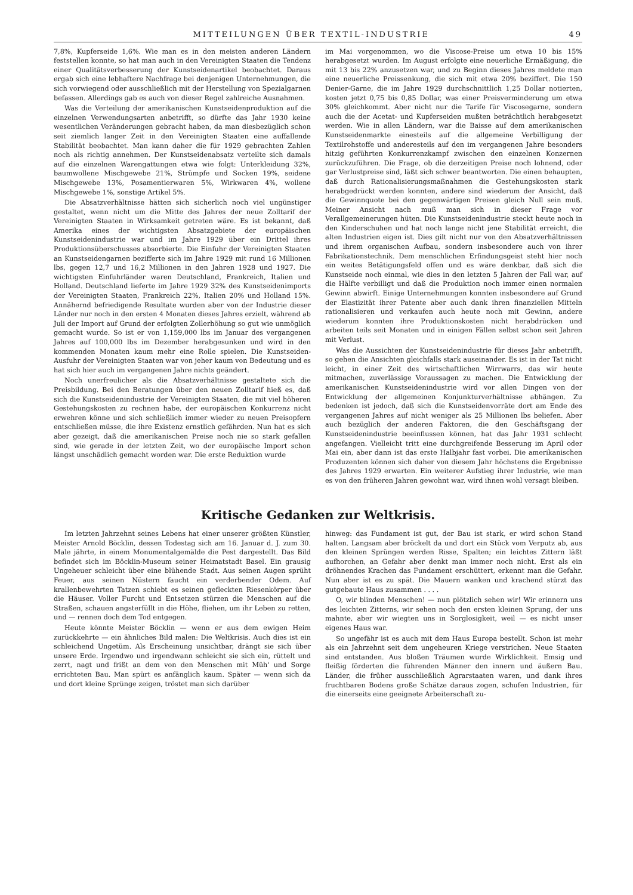MITTEILUNGEN ÜBER TEXTIL-INDUSTRIE 49
7,8%, Kupferseide 1,6%. Wie man es in den meisten anderen Ländern feststellen konnte, so hat man auch in den Vereinigten Staaten die Tendenz einer Qualitätsverbesserung der Kunstseidenartikel beobachtet. Daraus ergab sich eine lebhaftere Nachfrage bei denjenigen Unternehmungen, die sich vorwiegend oder ausschließlich mit der Herstellung von Spezialgarnen befassen. Allerdings gab es auch von dieser Regel zahlreiche Ausnahmen.
Was die Verteilung der amerikanischen Kunstseidenproduktion auf die einzelnen Verwendungsarten anbetrifft, so dürfte das Jahr 1930 keine wesentlichen Veränderungen gebracht haben, da man diesbezüglich schon seit ziemlich langer Zeit in den Vereinigten Staaten eine auffallende Stabilität beobachtet. Man kann daher die für 1929 gebrachten Zahlen noch als richtig annehmen. Der Kunstseidenabsatz verteilte sich damals auf die einzelnen Warengattungen etwa wie folgt: Unterkleidung 32%, baumwollene Mischgewebe 21%, Strümpfe und Socken 19%, seidene Mischgewebe 13%, Posamentierwaren 5%, Wirkwaren 4%, wollene Mischgewebe 1%, sonstige Artikel 5%.
Die Absatzverhältnisse hätten sich sicherlich noch viel ungünstiger gestaltet, wenn nicht um die Mitte des Jahres der neue Zolltarif der Vereinigten Staaten in Wirksamkeit getreten wäre. Es ist bekannt, daß Amerika eines der wichtigsten Absatzgebiete der europäischen Kunstseidenindustrie war und im Jahre 1929 über ein Drittel ihres Produktionsüberschusses absorbierte. Die Einfuhr der Vereinigten Staaten an Kunstseidengarnen bezifferte sich im Jahre 1929 mit rund 16 Millionen lbs, gegen 12,7 und 16,2 Millionen in den Jahren 1928 und 1927. Die wichtigsten Einfuhrländer waren Deutschland, Frankreich, Italien und Holland. Deutschland lieferte im Jahre 1929 32% des Kunstseidenimports der Vereinigten Staaten, Frankreich 22%, Italien 20% und Holland 15%. Annähernd befriedigende Resultate wurden aber von der Industrie dieser Länder nur noch in den ersten 4 Monaten dieses Jahres erzielt, während ab Juli der Import auf Grund der erfolgten Zollerhöhung so gut wie unmöglich gemacht wurde. So ist er von 1,159,000 lbs im Januar des vergangenen Jahres auf 100,000 lbs im Dezember herabgesunken und wird in den kommenden Monaten kaum mehr eine Rolle spielen. Die Kunstseiden-Ausfuhr der Vereinigten Staaten war von jeher kaum von Bedeutung und es hat sich hier auch im vergangenen Jahre nichts geändert.
Noch unerfreulicher als die Absatzverhältnisse gestaltete sich die Preisbildung. Bei den Beratungen über den neuen Zolltarif hieß es, daß sich die Kunstseidenindustrie der Vereinigten Staaten, die mit viel höheren Gestehungskosten zu rechnen habe, der europäischen Konkurrenz nicht erwehren könne und sich schließlich immer wieder zu neuen Preisopfern entschließen müsse, die ihre Existenz ernstlich gefährden. Nun hat es sich aber gezeigt, daß die amerikanischen Preise noch nie so stark gefallen sind, wie gerade in der letzten Zeit, wo der europäische Import schon längst unschädlich gemacht worden war. Die erste Reduktion wurde
im Mai vorgenommen, wo die Viscose-Preise um etwa 10 bis 15% herabgesetzt wurden. Im August erfolgte eine neuerliche Ermäßigung, die mit 13 bis 22% anzusetzen war, und zu Beginn dieses Jahres meldete man eine neuerliche Preissenkung, die sich mit etwa 20% beziffert. Die 150 Denier-Garne, die im Jahre 1929 durchschnittlich 1,25 Dollar notierten, kosten jetzt 0,75 bis 0,85 Dollar, was einer Preisverminderung um etwa 30% gleichkommt. Aber nicht nur die Tarife für Viscosegarne, sondern auch die der Acetat- und Kupferseiden mußten beträchtlich herabgesetzt werden. Wie in allen Ländern, war die Baisse auf dem amerikanischen Kunstseidenmarkte einesteils auf die allgemeine Verbilligung der Textilrohstoffe und anderesteils auf den im vergangenen Jahre besonders hitzig geführten Konkurrenzkampf zwischen den einzelnen Konzernen zurückzuführen. Die Frage, ob die derzeitigen Preise noch lohnend, oder gar Verlustpreise sind, läßt sich schwer beantworten. Die einen behaupten, daß durch Rationalisierungsmaßnahmen die Gestehungskosten stark herabgedrückt werden konnten, andere sind wiederum der Ansicht, daß die Gewinnquote bei den gegenwärtigen Preisen gleich Null sein muß. Meiner Ansicht nach muß man sich in dieser Frage vor Verallgemeinerungen hüten. Die Kunstseidenindustrie steckt heute noch in den Kinderschuhen und hat noch lange nicht jene Stabilität erreicht, die alten Industrien eigen ist. Dies gilt nicht nur von den Absatzverhältnissen und ihrem organischen Aufbau, sondern insbesondere auch von ihrer Fabrikationstechnik. Dem menschlichen Erfindungsgeist steht hier noch ein weites Betätigungsfeld offen und es wäre denkbar, daß sich die Kunstseide noch einmal, wie dies in den letzten 5 Jahren der Fall war, auf die Hälfte verbilligt und daß die Produktion noch immer einen normalen Gewinn abwirft. Einige Unternehmungen konnten insbesondere auf Grund der Elastizität ihrer Patente aber auch dank ihren finanziellen Mitteln rationalisieren und verkaufen auch heute noch mit Gewinn, andere wiederum konnten ihre Produktionskosten nicht herabdrücken und arbeiten teils seit Monaten und in einigen Fällen selbst schon seit Jahren mit Verlust.
Was die Aussichten der Kunstseidenindustrie für dieses Jahr anbetrifft, so gehen die Ansichten gleichfalls stark auseinander. Es ist in der Tat nicht leicht, in einer Zeit des wirtschaftlichen Wirrwarrs, das wir heute mitmachen, zuverlässige Voraussagen zu machen. Die Entwicklung der amerikanischen Kunstseidenindustrie wird vor allen Dingen von der Entwicklung der allgemeinen Konjunkturverhältnisse abhängen. Zu bedenken ist jedoch, daß sich die Kunstseidenvorräte dort am Ende des vergangenen Jahres auf nicht weniger als 25 Millionen lbs beliefen. Aber auch bezüglich der anderen Faktoren, die den Geschäftsgang der Kunstseidenindustrie beeinflussen können, hat das Jahr 1931 schlecht angefangen. Vielleicht tritt eine durchgreifende Besserung im April oder Mai ein, aber dann ist das erste Halbjahr fast vorbei. Die amerikanischen Produzenten können sich daher von diesem Jahr höchstens die Ergebnisse des Jahres 1929 erwarten. Ein weiterer Aufstieg ihrer Industrie, wie man es von den früheren Jahren gewohnt war, wird ihnen wohl versagt bleiben.
Kritische Gedanken zur Weltkrisis.
Im letzten Jahrzehnt seines Lebens hat einer unserer größten Künstler, Meister Arnold Böcklin, dessen Todestag sich am 16. Januar d. J. zum 30. Male jährte, in einem Monumentalgemälde die Pest dargestellt. Das Bild befindet sich im Böcklin-Museum seiner Heimatstadt Basel. Ein grausig Ungeheuer schleicht über eine blühende Stadt. Aus seinen Augen sprüht Feuer, aus seinen Nüstern faucht ein verderbender Odem. Auf krallenbewehrten Tatzen schiebt es seinen gefleckten Riesenkörper über die Häuser. Voller Furcht und Entsetzen stürzen die Menschen auf die Straßen, schauen angsterfüllt in die Höhe, fliehen, um ihr Leben zu retten, und — rennen doch dem Tod entgegen.
Heute könnte Meister Böcklin — wenn er aus dem ewigen Heim zurückkehrte — ein ähnliches Bild malen: Die Weltkrisis. Auch dies ist ein schleichend Ungetüm. Als Erscheinung unsichtbar, drängt sie sich über unsere Erde. Irgendwo und irgendwann schleicht sie sich ein, rüttelt und zerrt, nagt und frißt an dem von den Menschen mit Müh' und Sorge errichteten Bau. Man spürt es anfänglich kaum. Später — wenn sich da und dort kleine Sprünge zeigen, tröstet man sich darüber
hinweg: das Fundament ist gut, der Bau ist stark, er wird schon Stand halten. Langsam aber bröckelt da und dort ein Stück vom Verputz ab, aus den kleinen Sprüngen werden Risse, Spalten; ein leichtes Zittern läßt aufhorchen, an Gefahr aber denkt man immer noch nicht. Erst als ein dröhnendes Krachen das Fundament erschüttert, erkennt man die Gefahr. Nun aber ist es zu spät. Die Mauern wanken und krachend stürzt das gutgebaute Haus zusammen . . . .
O, wir blinden Menschen! — nun plötzlich sehen wir! Wir erinnern uns des leichten Zitterns, wir sehen noch den ersten kleinen Sprung, der uns mahnte, aber wir wiegten uns in Sorglosigkeit, weil — es nicht unser eigenes Haus war.
So ungefähr ist es auch mit dem Haus Europa bestellt. Schon ist mehr als ein Jahrzehnt seit dem ungeheuren Kriege verstrichen. Neue Staaten sind entstanden. Aus bloßen Träumen wurde Wirklichkeit. Emsig und fleißig förderten die führenden Männer den innern und äußern Bau. Länder, die früher ausschließlich Agrarstaaten waren, und dank ihres fruchtbaren Bodens große Schätze daraus zogen, schufen Industrien, für die einerseits eine geeignete Arbeiterschaft zu-